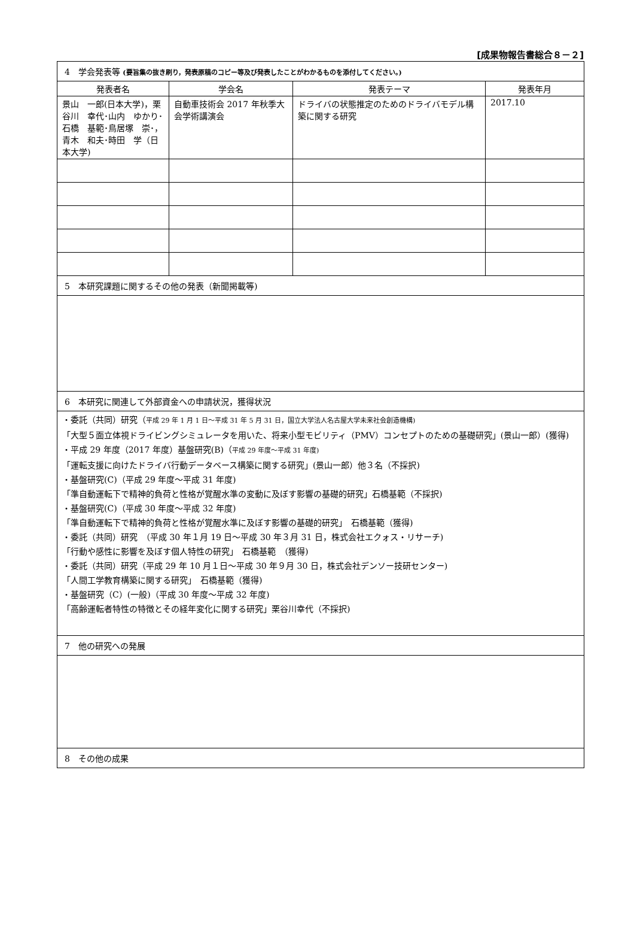[成果物報告書総合８－２]
| 4 学会発表等 (要旨集の抜き刷り，発表原稿のコピー等及び発表したことがわかるものを添付してください。) | | | |
| 発表者名 | 学会名 | 発表テーマ | 発表年月 |
| 景山 一郎(日本大学)，栗谷川 幸代･山内 ゆかり･石橋 基範･鳥居塚 崇･，青木 和夫･時田 学（日本大学) | 自動車技術会 2017 年秋季大会学術講演会 | ドライバの状態推定のためのドライバモデル構築に関する研究 | 2017.10 |
| 5 本研究課題に関するその他の発表（新聞掲載等) | | | |
| 6 本研究に関連して外部資金への申請状況，獲得状況 | | | |
| ・委託（共同）研究（ 平成 29 年 1 月 1 日～平成 31 年 5 月 31 日，国立大学法人名古屋大学未来社会創造機構) 「大型５面立体視ドライビングシミュレータを用いた、将来小型モビリティ（PMV）コンセプトのための基礎研究」(景山一郎）(獲得) ・平成 29 年度（2017 年度）基盤研究(B)（ 平成 29 年度～平成 31 年度) 「運転支援に向けたドライバ行動データベース構築に関する研究」(景山一郎）他３名（不採択) ・基盤研究(C)（平成 29 年度～平成 31 年度) 「準自動運転下で精神的負荷と性格が覚醒水準の変動に及ぼす影響の基礎的研究」石橋基範（不採択) ・基盤研究(C)（平成 30 年度～平成 32 年度) 「準自動運転下で精神的負荷と性格が覚醒水準に及ぼす影響の基礎的研究」 石橋基範（獲得) ・委託（共同）研究 （平成 30 年１月 19 日～平成 30 年３月 31 日，株式会社エクォス・リサーチ) 「行動や感性に影響を及ぼす個人特性の研究」 石橋基範 （獲得) ・委託（共同）研究（平成 29 年 10 月１日～平成 30 年９月 30 日，株式会社デンソー技研センター) 「人間工学教育構築に関する研究」 石橋基範（獲得) ・基盤研究（C）(一般)（平成 30 年度～平成 32 年度) 「高齢運転者特性の特徴とその経年変化に関する研究」栗谷川幸代（不採択) | | | |
| 7 他の研究への発展 | | | |
| 8 その他の成果 | | | |